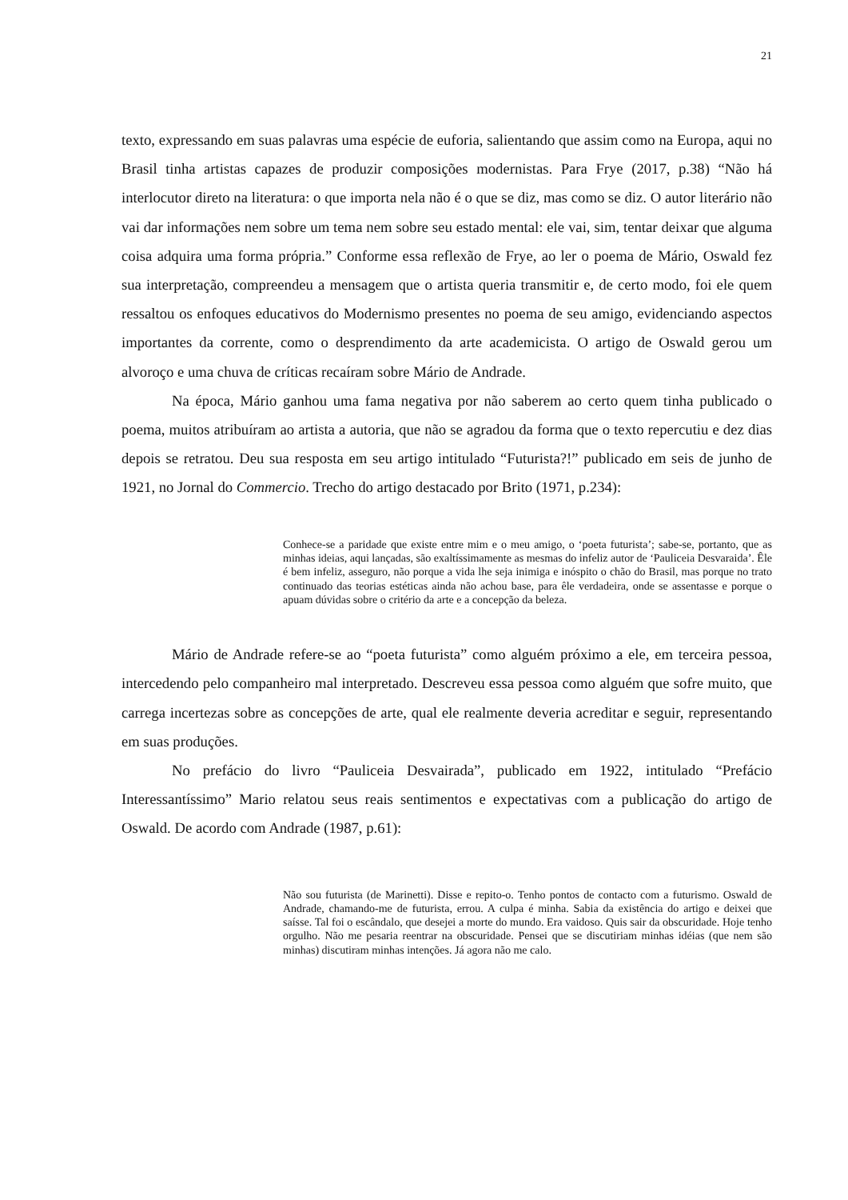21
texto, expressando em suas palavras uma espécie de euforia, salientando que assim como na Europa, aqui no Brasil tinha artistas capazes de produzir composições modernistas. Para Frye (2017, p.38) “Não há interlocutor direto na literatura: o que importa nela não é o que se diz, mas como se diz. O autor literário não vai dar informações nem sobre um tema nem sobre seu estado mental: ele vai, sim, tentar deixar que alguma coisa adquira uma forma própria.” Conforme essa reflexão de Frye, ao ler o poema de Mário, Oswald fez sua interpretação, compreendeu a mensagem que o artista queria transmitir e, de certo modo, foi ele quem ressaltou os enfoques educativos do Modernismo presentes no poema de seu amigo, evidenciando aspectos importantes da corrente, como o desprendimento da arte academicista. O artigo de Oswald gerou um alvoroço e uma chuva de críticas recaíram sobre Mário de Andrade.
Na época, Mário ganhou uma fama negativa por não saberem ao certo quem tinha publicado o poema, muitos atribuíram ao artista a autoria, que não se agradou da forma que o texto repercutiu e dez dias depois se retratou. Deu sua resposta em seu artigo intitulado “Futurista?!” publicado em seis de junho de 1921, no Jornal do Commercio. Trecho do artigo destacado por Brito (1971, p.234):
Conhece-se a paridade que existe entre mim e o meu amigo, o ‘poeta futurista’; sabe-se, portanto, que as minhas ideias, aqui lançadas, são exaltíssimamente as mesmas do infeliz autor de ‘Pauliceia Desvaraida’. Êle é bem infeliz, asseguro, não porque a vida lhe seja inimiga e inóspito o chão do Brasil, mas porque no trato continuado das teorias estéticas ainda não achou base, para êle verdadeira, onde se assentasse e porque o apuam dúvidas sobre o critério da arte e a concepção da beleza.
Mário de Andrade refere-se ao “poeta futurista” como alguém próximo a ele, em terceira pessoa, intercedendo pelo companheiro mal interpretado. Descreveu essa pessoa como alguém que sofre muito, que carrega incertezas sobre as concepções de arte, qual ele realmente deveria acreditar e seguir, representando em suas produções.
No prefácio do livro “Pauliceia Desvairada”, publicado em 1922, intitulado “Prefácio Interessantíssimo” Mario relatou seus reais sentimentos e expectativas com a publicação do artigo de Oswald. De acordo com Andrade (1987, p.61):
Não sou futurista (de Marinetti). Disse e repito-o. Tenho pontos de contacto com a futurismo. Oswald de Andrade, chamando-me de futurista, errou. A culpa é minha. Sabia da existência do artigo e deixei que saísse. Tal foi o escândalo, que desejei a morte do mundo. Era vaidoso. Quis sair da obscuridade. Hoje tenho orgulho. Não me pesaria reentrar na obscuridade. Pensei que se discutiriam minhas idéias (que nem são minhas) discutiram minhas intenções. Já agora não me calo.